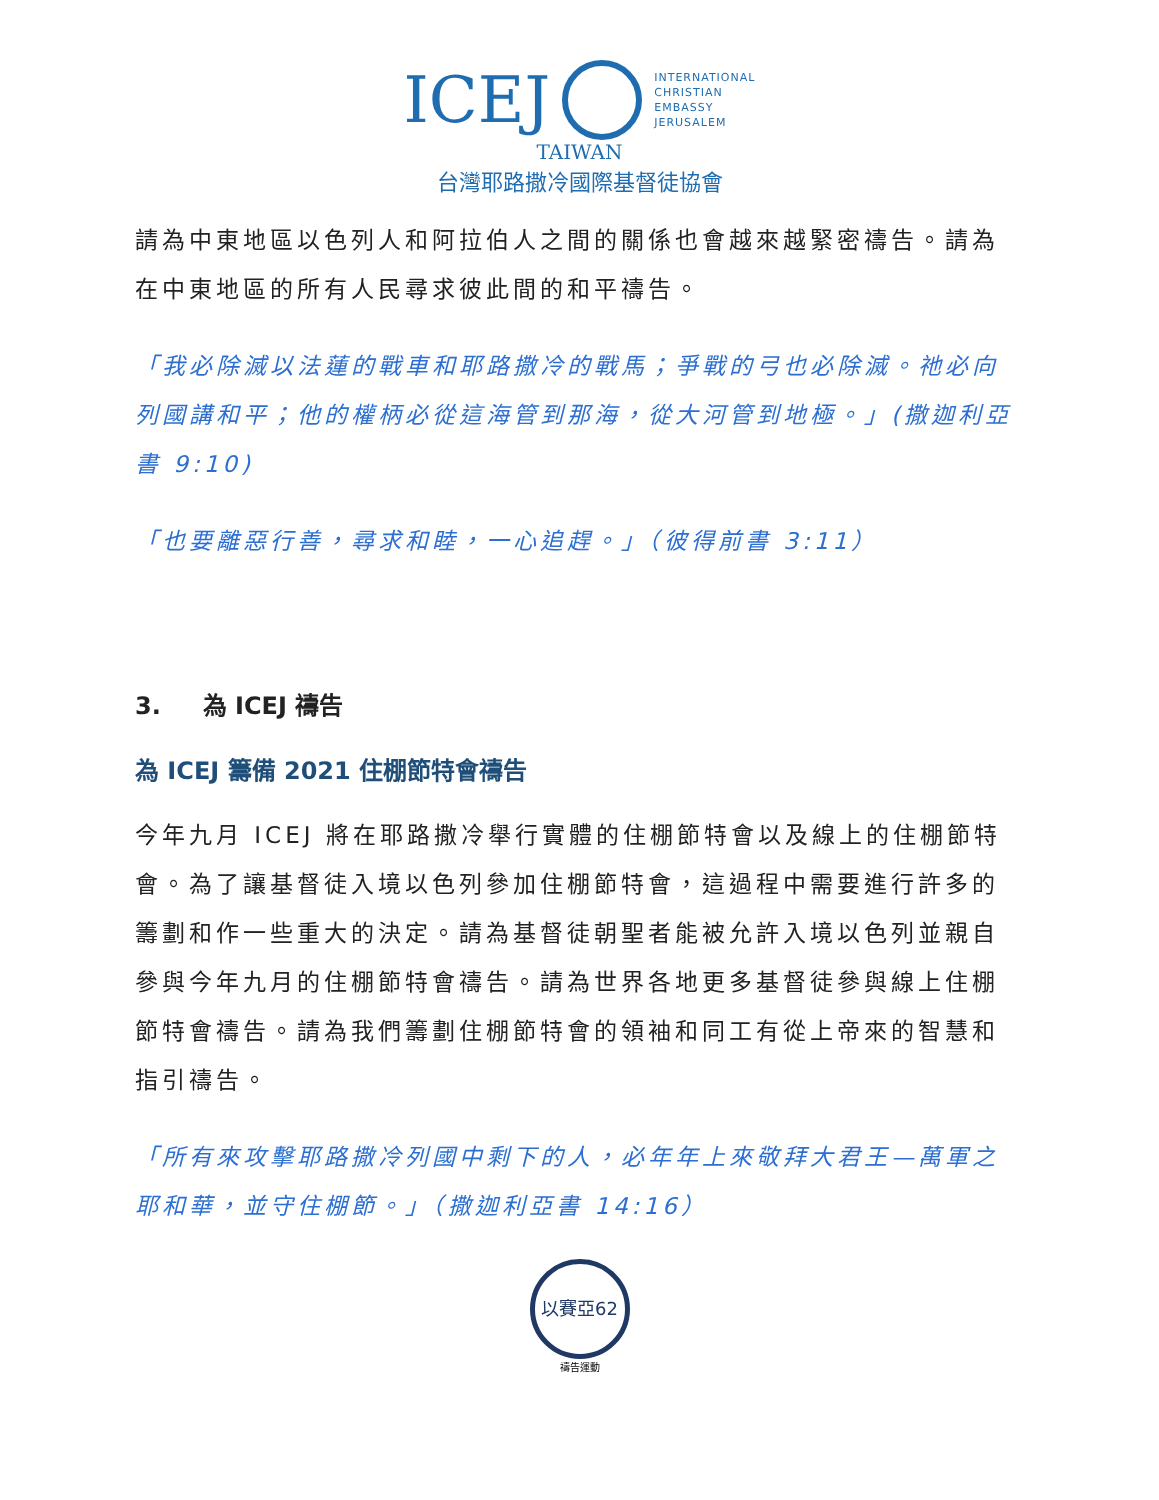ICEJ INTERNATIONAL
CHRISTIAN
EMBASSY
JERUSALEM
TAIWAN
台灣耶路撒冷國際基督徒協會
請為中東地區以色列人和阿拉伯人之間的關係也會越來越緊密禱告。請為在中東地區的所有人民尋求彼此間的和平禱告。
「我必除滅以法蓮的戰車和耶路撒冷的戰馬；爭戰的弓也必除滅。祂必向列國講和平；他的權柄必從這海管到那海，從大河管到地極。」(撒迦利亞書 9:10)
「也要離惡行善，尋求和睦，一心追趕。」（彼得前書 3:11）
3. 為 ICEJ 禱告
為 ICEJ 籌備 2021 住棚節特會禱告
今年九月 ICEJ 將在耶路撒冷舉行實體的住棚節特會以及線上的住棚節特會。為了讓基督徒入境以色列參加住棚節特會，這過程中需要進行許多的籌劃和作一些重大的決定。請為基督徒朝聖者能被允許入境以色列並親自參與今年九月的住棚節特會禱告。請為世界各地更多基督徒參與線上住棚節特會禱告。請為我們籌劃住棚節特會的領袖和同工有從上帝來的智慧和指引禱告。
「所有來攻擊耶路撒冷列國中剩下的人，必年年上來敬拜大君王—萬軍之耶和華，並守住棚節。」（撒迦利亞書 14:16）
以賽亞62
禱告運動